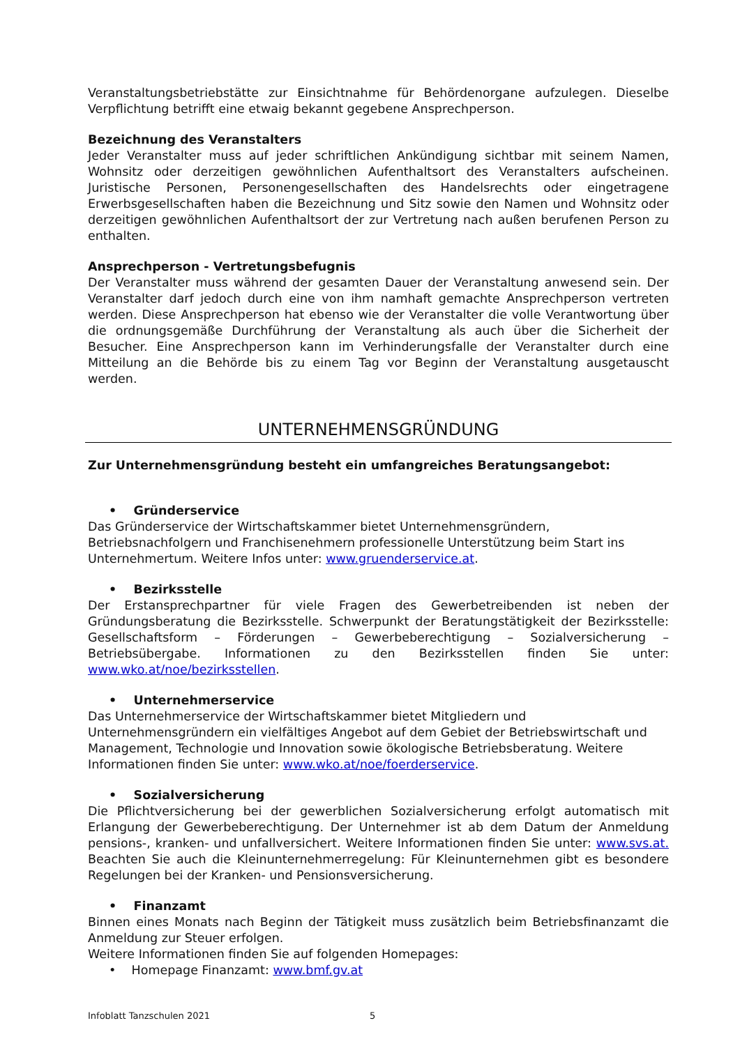Veranstaltungsbetriebstätte zur Einsichtnahme für Behördenorgane aufzulegen. Dieselbe Verpflichtung betrifft eine etwaig bekannt gegebene Ansprechperson.
Bezeichnung des Veranstalters
Jeder Veranstalter muss auf jeder schriftlichen Ankündigung sichtbar mit seinem Namen, Wohnsitz oder derzeitigen gewöhnlichen Aufenthaltsort des Veranstalters aufscheinen. Juristische Personen, Personengesellschaften des Handelsrechts oder eingetragene Erwerbsgesellschaften haben die Bezeichnung und Sitz sowie den Namen und Wohnsitz oder derzeitigen gewöhnlichen Aufenthaltsort der zur Vertretung nach außen berufenen Person zu enthalten.
Ansprechperson - Vertretungsbefugnis
Der Veranstalter muss während der gesamten Dauer der Veranstaltung anwesend sein. Der Veranstalter darf jedoch durch eine von ihm namhaft gemachte Ansprechperson vertreten werden. Diese Ansprechperson hat ebenso wie der Veranstalter die volle Verantwortung über die ordnungsgemäße Durchführung der Veranstaltung als auch über die Sicherheit der Besucher. Eine Ansprechperson kann im Verhinderungsfalle der Veranstalter durch eine Mitteilung an die Behörde bis zu einem Tag vor Beginn der Veranstaltung ausgetauscht werden.
UNTERNEHMENSGRÜNDUNG
Zur Unternehmensgründung besteht ein umfangreiches Beratungsangebot:
• Gründerservice
Das Gründerservice der Wirtschaftskammer bietet Unternehmensgründern, Betriebsnachfolgern und Franchisenehmern professionelle Unterstützung beim Start ins Unternehmertum. Weitere Infos unter: www.gruenderservice.at.
• Bezirksstelle
Der Erstansprechpartner für viele Fragen des Gewerbetreibenden ist neben der Gründungsberatung die Bezirksstelle. Schwerpunkt der Beratungstätigkeit der Bezirksstelle: Gesellschaftsform – Förderungen – Gewerbeberechtigung – Sozialversicherung – Betriebsübergabe. Informationen zu den Bezirksstellen finden Sie unter: www.wko.at/noe/bezirksstellen.
• Unternehmerservice
Das Unternehmerservice der Wirtschaftskammer bietet Mitgliedern und Unternehmensgründern ein vielfältiges Angebot auf dem Gebiet der Betriebswirtschaft und Management, Technologie und Innovation sowie ökologische Betriebsberatung. Weitere Informationen finden Sie unter: www.wko.at/noe/foerderservice.
• Sozialversicherung
Die Pflichtversicherung bei der gewerblichen Sozialversicherung erfolgt automatisch mit Erlangung der Gewerbeberechtigung. Der Unternehmer ist ab dem Datum der Anmeldung pensions-, kranken- und unfallversichert. Weitere Informationen finden Sie unter: www.svs.at. Beachten Sie auch die Kleinunternehmerregelung: Für Kleinunternehmen gibt es besondere Regelungen bei der Kranken- und Pensionsversicherung.
• Finanzamt
Binnen eines Monats nach Beginn der Tätigkeit muss zusätzlich beim Betriebsfinanzamt die Anmeldung zur Steuer erfolgen.
Weitere Informationen finden Sie auf folgenden Homepages:
• Homepage Finanzamt: www.bmf.gv.at
Infoblatt Tanzschulen 2021 5